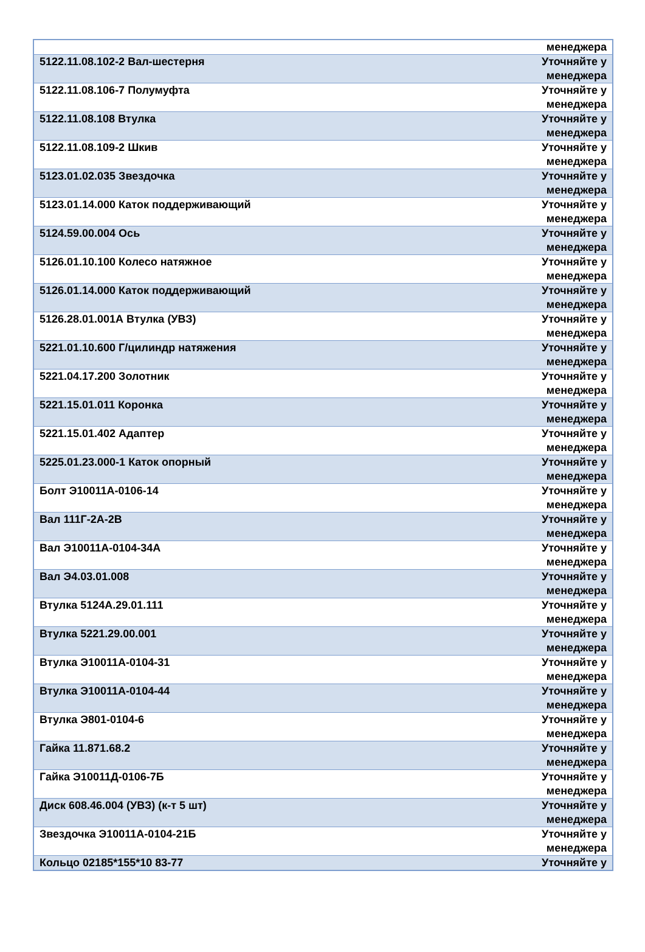| | менеджера |
| 5122.11.08.102-2 Вал-шестерня | Уточняйте у менеджера |
| 5122.11.08.106-7 Полумуфта | Уточняйте у менеджера |
| 5122.11.08.108 Втулка | Уточняйте у менеджера |
| 5122.11.08.109-2 Шкив | Уточняйте у менеджера |
| 5123.01.02.035 Звездочка | Уточняйте у менеджера |
| 5123.01.14.000 Каток поддерживающий | Уточняйте у менеджера |
| 5124.59.00.004 Ось | Уточняйте у менеджера |
| 5126.01.10.100 Колесо натяжное | Уточняйте у менеджера |
| 5126.01.14.000 Каток поддерживающий | Уточняйте у менеджера |
| 5126.28.01.001А Втулка (УВЗ) | Уточняйте у менеджера |
| 5221.01.10.600 Г/цилиндр натяжения | Уточняйте у менеджера |
| 5221.04.17.200 Золотник | Уточняйте у менеджера |
| 5221.15.01.011 Коронка | Уточняйте у менеджера |
| 5221.15.01.402 Адаптер | Уточняйте у менеджера |
| 5225.01.23.000-1 Каток опорный | Уточняйте у менеджера |
| Болт Э10011А-0106-14 | Уточняйте у менеджера |
| Вал 111Г-2А-2В | Уточняйте у менеджера |
| Вал Э10011А-0104-34А | Уточняйте у менеджера |
| Вал Э4.03.01.008 | Уточняйте у менеджера |
| Втулка 5124А.29.01.111 | Уточняйте у менеджера |
| Втулка 5221.29.00.001 | Уточняйте у менеджера |
| Втулка Э10011А-0104-31 | Уточняйте у менеджера |
| Втулка Э10011А-0104-44 | Уточняйте у менеджера |
| Втулка Э801-0104-6 | Уточняйте у менеджера |
| Гайка 11.871.68.2 | Уточняйте у менеджера |
| Гайка Э10011Д-0106-7Б | Уточняйте у менеджера |
| Диск 608.46.004 (УВЗ) (к-т 5 шт) | Уточняйте у менеджера |
| Звездочка Э10011А-0104-21Б | Уточняйте у менеджера |
| Кольцо 02185*155*10 83-77 | Уточняйте у |